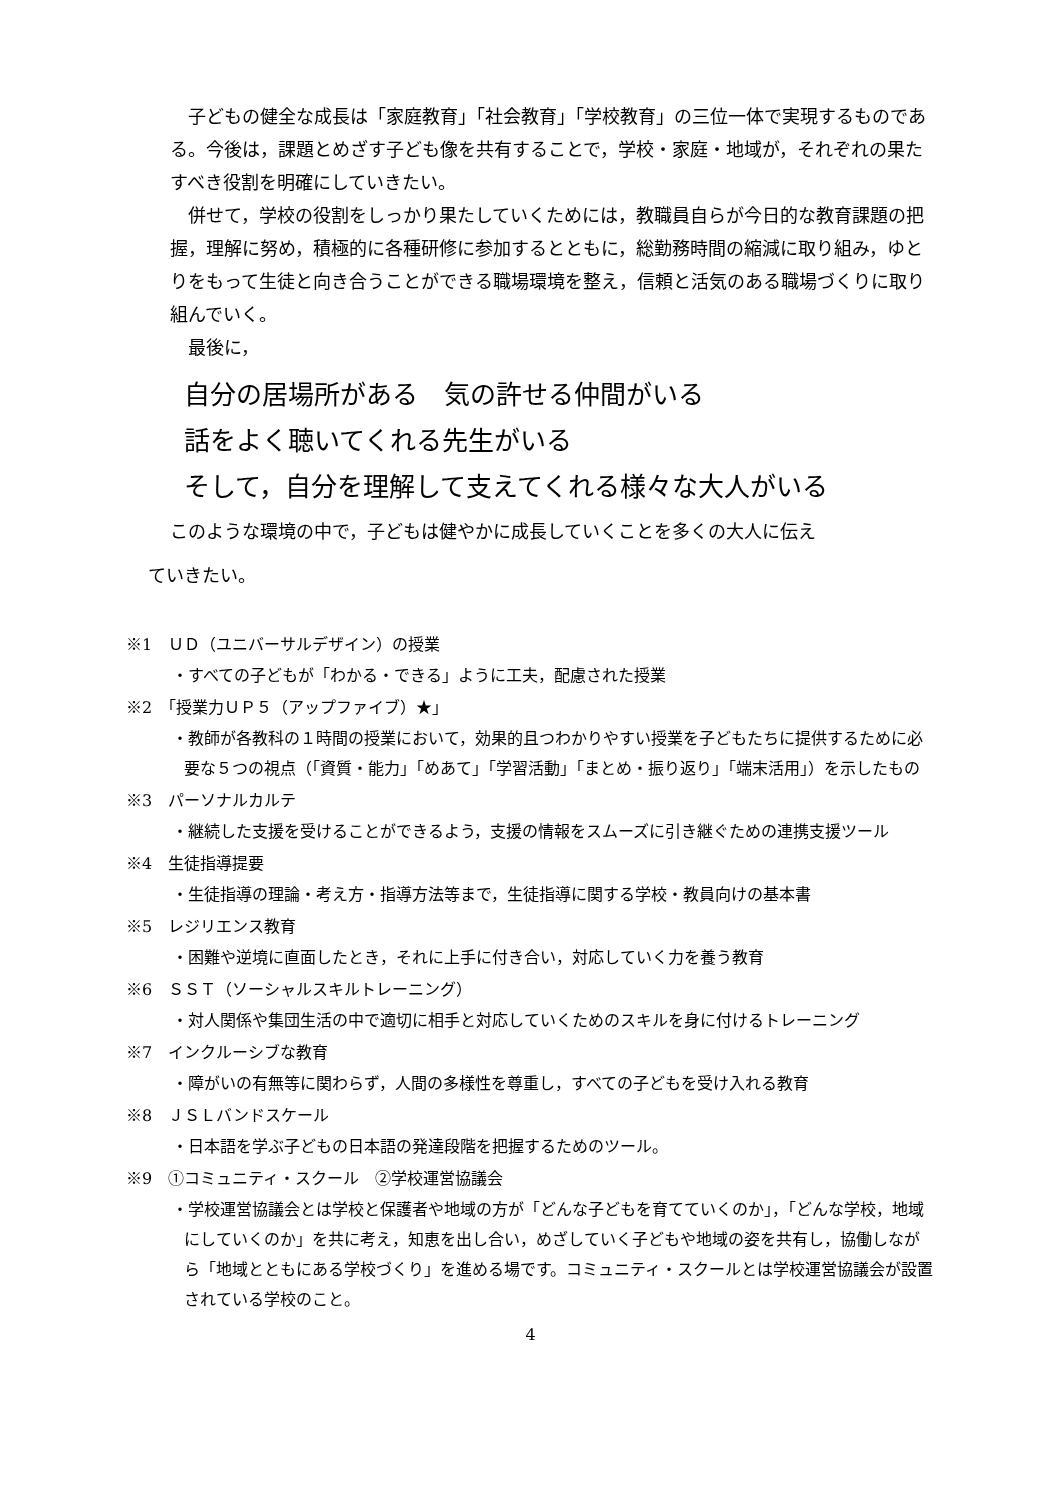子どもの健全な成長は「家庭教育」「社会教育」「学校教育」の三位一体で実現するものである。今後は，課題とめざす子ども像を共有することで，学校・家庭・地域が，それぞれの果たすべき役割を明確にしていきたい。
　併せて，学校の役割をしっかり果たしていくためには，教職員自らが今日的な教育課題の把握，理解に努め，積極的に各種研修に参加するとともに，総勤務時間の縮減に取り組み，ゆとりをもって生徒と向き合うことができる職場環境を整え，信頼と活気のある職場づくりに取り組んでいく。
　最後に，
自分の居場所がある　気の許せる仲間がいる
話をよく聴いてくれる先生がいる
そして，自分を理解して支えてくれる様々な大人がいる
このような環境の中で，子どもは健やかに成長していくことを多くの大人に伝え
ていきたい。
※1　ＵＤ（ユニバーサルデザイン）の授業
・すべての子どもが「わかる・できる」ように工夫，配慮された授業
※2　「授業力ＵＰ５（アップファイブ）★」
・教師が各教科の１時間の授業において，効果的且つわかりやすい授業を子どもたちに提供するために必要な５つの視点（「資質・能力」「めあて」「学習活動」「まとめ・振り返り」「端末活用」）を示したもの
※3　パーソナルカルテ
・継続した支援を受けることができるよう，支援の情報をスムーズに引き継ぐための連携支援ツール
※4　生徒指導提要
・生徒指導の理論・考え方・指導方法等まで，生徒指導に関する学校・教員向けの基本書
※5　レジリエンス教育
・困難や逆境に直面したとき，それに上手に付き合い，対応していく力を養う教育
※6　ＳＳＴ（ソーシャルスキルトレーニング）
・対人関係や集団生活の中で適切に相手と対応していくためのスキルを身に付けるトレーニング
※7　インクルーシブな教育
・障がいの有無等に関わらず，人間の多様性を尊重し，すべての子どもを受け入れる教育
※8　ＪＳＬバンドスケール
・日本語を学ぶ子どもの日本語の発達段階を把握するためのツール。
※9　①コミュニティ・スクール　②学校運営協議会
・学校運営協議会とは学校と保護者や地域の方が「どんな子どもを育てていくのか」，「どんな学校，地域にしていくのか」を共に考え，知恵を出し合い，めざしていく子どもや地域の姿を共有し，協働しながら「地域とともにある学校づくり」を進める場です。コミュニティ・スクールとは学校運営協議会が設置されている学校のこと。
4